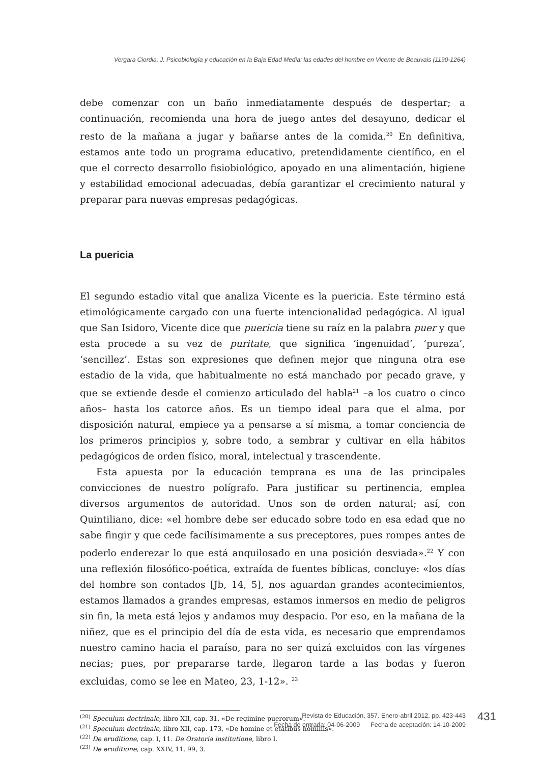Vergara Ciordia, J. Psicobiología y educación en la Baja Edad Media: las edades del hombre en Vicente de Beauvais (1190-1264)
debe comenzar con un baño inmediatamente después de despertar; a continuación, recomienda una hora de juego antes del desayuno, dedicar el resto de la mañana a jugar y bañarse antes de la comida.<sup>20</sup> En definitiva, estamos ante todo un programa educativo, pretendidamente científico, en el que el correcto desarrollo fisiobiológico, apoyado en una alimentación, higiene y estabilidad emocional adecuadas, debía garantizar el crecimiento natural y preparar para nuevas empresas pedagógicas.
La puericia
El segundo estadio vital que analiza Vicente es la puericia. Este término está etimológicamente cargado con una fuerte intencionalidad pedagógica. Al igual que San Isidoro, Vicente dice que puericia tiene su raíz en la palabra puer y que esta procede a su vez de puritate, que significa ‘ingenuidad’, ‘pureza’, ‘sencillez’. Estas son expresiones que definen mejor que ninguna otra ese estadio de la vida, que habitualmente no está manchado por pecado grave, y que se extiende desde el comienzo articulado del habla<sup>21</sup> –a los cuatro o cinco años– hasta los catorce años. Es un tiempo ideal para que el alma, por disposición natural, empiece ya a pensarse a sí misma, a tomar conciencia de los primeros principios y, sobre todo, a sembrar y cultivar en ella hábitos pedagógicos de orden físico, moral, intelectual y trascendente.
Esta apuesta por la educación temprana es una de las principales convicciones de nuestro polígrafo. Para justificar su pertinencia, emplea diversos argumentos de autoridad. Unos son de orden natural; así, con Quintiliano, dice: «el hombre debe ser educado sobre todo en esa edad que no sabe fingir y que cede facilísimamente a sus preceptores, pues rompes antes de poderlo enderezar lo que está anquilosado en una posición desviada».<sup>22</sup> Y con una reflexión filosófico-poética, extraída de fuentes bíblicas, concluye: «los días del hombre son contados [Jb, 14, 5], nos aguardan grandes acontecimientos, estamos llamados a grandes empresas, estamos inmersos en medio de peligros sin fin, la meta está lejos y andamos muy despacio. Por eso, en la mañana de la niñez, que es el principio del día de esta vida, es necesario que emprendamos nuestro camino hacia el paraíso, para no ser quizá excluidos con las vírgenes necias; pues, por prepararse tarde, llegaron tarde a las bodas y fueron excluidas, como se lee en Mateo, 23, 1-12». <sup>23</sup>
<sup>(20)</sup> Speculum doctrinale, libro XII, cap. 31, «De regimine puerorum».
<sup>(21)</sup> Speculum doctrinale, libro XII, cap. 173, «De homine et etatibus hominis».
<sup>(22)</sup> De eruditione, cap. I, 11. De Oratoria institutione, libro I.
<sup>(23)</sup> De eruditione, cap. XXIV, 11, 99, 3.
Revista de Educación, 357. Enero-abril 2012, pp. 423-443
Fecha de entrada: 04-06-2009 Fecha de aceptación: 14-10-2009
431